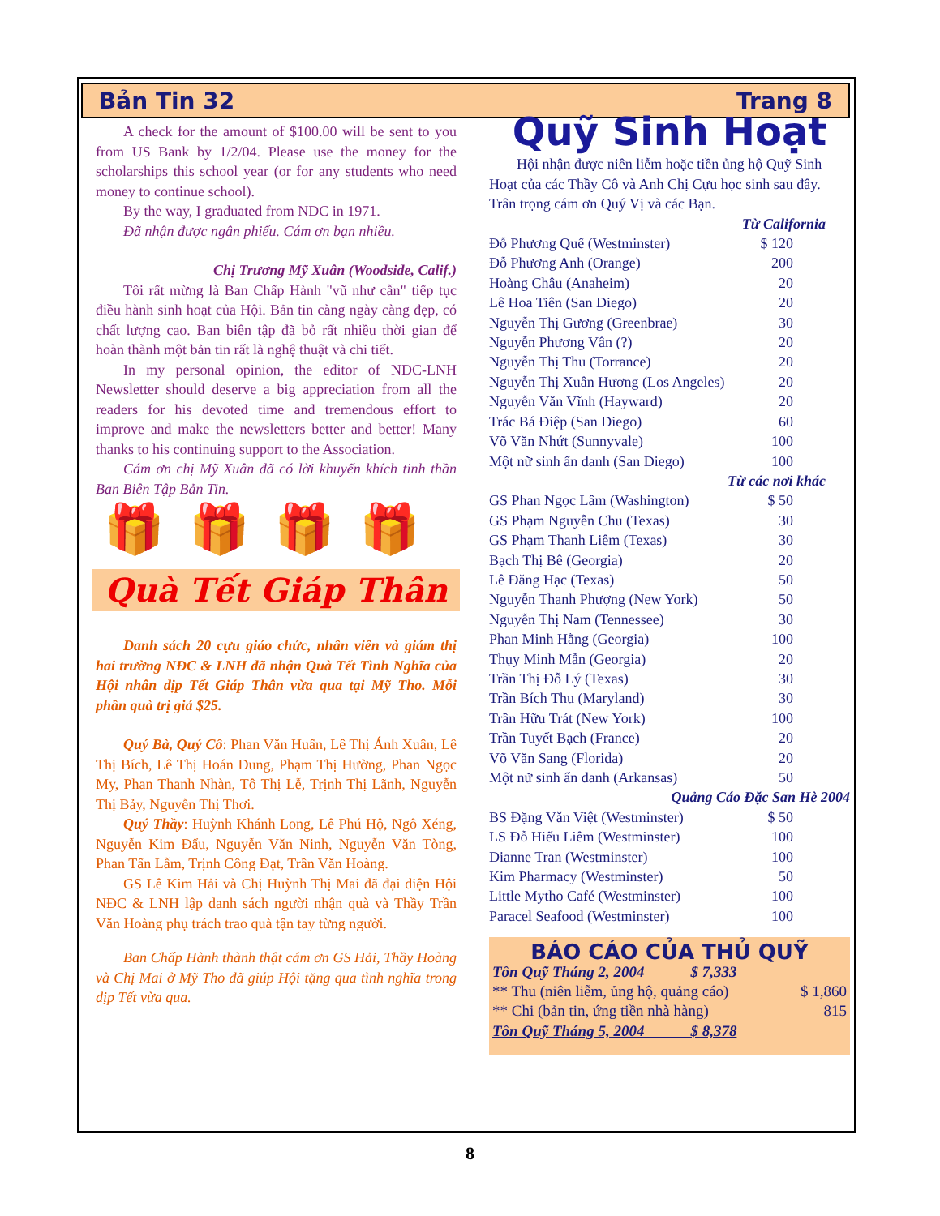Bản Tin 32 Trang 8
A check for the amount of $100.00 will be sent to you from US Bank by 1/2/04. Please use the money for the scholarships this school year (or for any students who need money to continue school).
By the way, I graduated from NDC in 1971.
Đã nhận được ngân phiếu. Cám ơn bạn nhiều.
Chị Trương Mỹ Xuân (Woodside, Calif.)
Tôi rất mừng là Ban Chấp Hành "vũ như cẫn" tiếp tục điều hành sinh hoạt của Hội. Bản tin càng ngày càng đẹp, có chất lượng cao. Ban biên tập đã bỏ rất nhiều thời gian để hoàn thành một bản tin rất là nghệ thuật và chi tiết.
In my personal opinion, the editor of NDC-LNH Newsletter should deserve a big appreciation from all the readers for his devoted time and tremendous effort to improve and make the newsletters better and better! Many thanks to his continuing support to the Association.
Cám ơn chị Mỹ Xuân đã có lời khuyến khích tinh thần Ban Biên Tập Bản Tin.
🎁 🎁 🎁 🎁
Quà Tết Giáp Thân
Danh sách 20 cựu giáo chức, nhân viên và giám thị hai trường NĐC & LNH đã nhận Quà Tết Tình Nghĩa của Hội nhân dịp Tết Giáp Thân vừa qua tại Mỹ Tho. Mỗi phần quà trị giá $25.
Quý Bà, Quý Cô: Phan Văn Huấn, Lê Thị Ánh Xuân, Lê Thị Bích, Lê Thị Hoán Dung, Phạm Thị Hường, Phan Ngọc My, Phan Thanh Nhàn, Tô Thị Lễ, Trịnh Thị Lãnh, Nguyễn Thị Bảy, Nguyễn Thị Thơi.
Quý Thầy: Huỳnh Khánh Long, Lê Phú Hộ, Ngô Xéng, Nguyễn Kim Đẩu, Nguyễn Văn Ninh, Nguyễn Văn Tòng, Phan Tấn Lẫm, Trịnh Công Đạt, Trần Văn Hoàng.
GS Lê Kim Hải và Chị Huỳnh Thị Mai đã đại diện Hội NĐC & LNH lập danh sách người nhận quà và Thầy Trần Văn Hoàng phụ trách trao quà tận tay từng người.
Ban Chấp Hành thành thật cám ơn GS Hải, Thầy Hoàng và Chị Mai ở Mỹ Tho đã giúp Hội tặng qua tình nghĩa trong dịp Tết vừa qua.
Quỹ Sinh Hoạt
Hội nhận được niên liễm hoặc tiền ủng hộ Quỹ Sinh Hoạt của các Thầy Cô và Anh Chị Cựu học sinh sau đây. Trân trọng cám ơn Quý Vị và các Bạn.
| Từ California | |
| Đỗ Phương Quế (Westminster) | $ 120 |
| Đỗ Phương Anh (Orange) | 200 |
| Hoàng Châu (Anaheim) | 20 |
| Lê Hoa Tiên (San Diego) | 20 |
| Nguyễn Thị Gương (Greenbrae) | 30 |
| Nguyễn Phương Vân (?) | 20 |
| Nguyễn Thị Thu (Torrance) | 20 |
| Nguyễn Thị Xuân Hương (Los Angeles) | 20 |
| Nguyễn Văn Vĩnh (Hayward) | 20 |
| Trác Bá Điệp (San Diego) | 60 |
| Võ Văn Nhứt (Sunnyvale) | 100 |
| Một nữ sinh ẩn danh (San Diego) | 100 |
| Từ các nơi khác | |
| GS Phan Ngọc Lâm (Washington) | $ 50 |
| GS Phạm Nguyễn Chu (Texas) | 30 |
| GS Phạm Thanh Liêm (Texas) | 30 |
| Bạch Thị Bê (Georgia) | 20 |
| Lê Đăng Hạc (Texas) | 50 |
| Nguyễn Thanh Phượng (New York) | 50 |
| Nguyễn Thị Nam (Tennessee) | 30 |
| Phan Minh Hằng (Georgia) | 100 |
| Thụy Minh Mẫn (Georgia) | 20 |
| Trần Thị Đỗ Lý (Texas) | 30 |
| Trần Bích Thu (Maryland) | 30 |
| Trần Hữu Trát (New York) | 100 |
| Trần Tuyết Bạch (France) | 20 |
| Võ Văn Sang (Florida) | 20 |
| Một nữ sinh ẩn danh (Arkansas) | 50 |
| Quảng Cáo Đặc San Hè 2004 | |
| BS Đặng Văn Việt (Westminster) | $ 50 |
| LS Đỗ Hiếu Liêm (Westminster) | 100 |
| Dianne Tran (Westminster) | 100 |
| Kim Pharmacy (Westminster) | 50 |
| Little Mytho Café (Westminster) | 100 |
| Paracel Seafood (Westminster) | 100 |
BÁO CÁO CỦA THỦ QUỸ
| Tồn Quỹ Tháng 2, 2004 $ 7,333 | |
| ** Thu (niên liễm, ủng hộ, quảng cáo) | $ 1,860 |
| ** Chi (bản tin, ứng tiền nhà hàng) | 815 |
| Tồn Quỹ Tháng 5, 2004 $ 8,378 | |
8